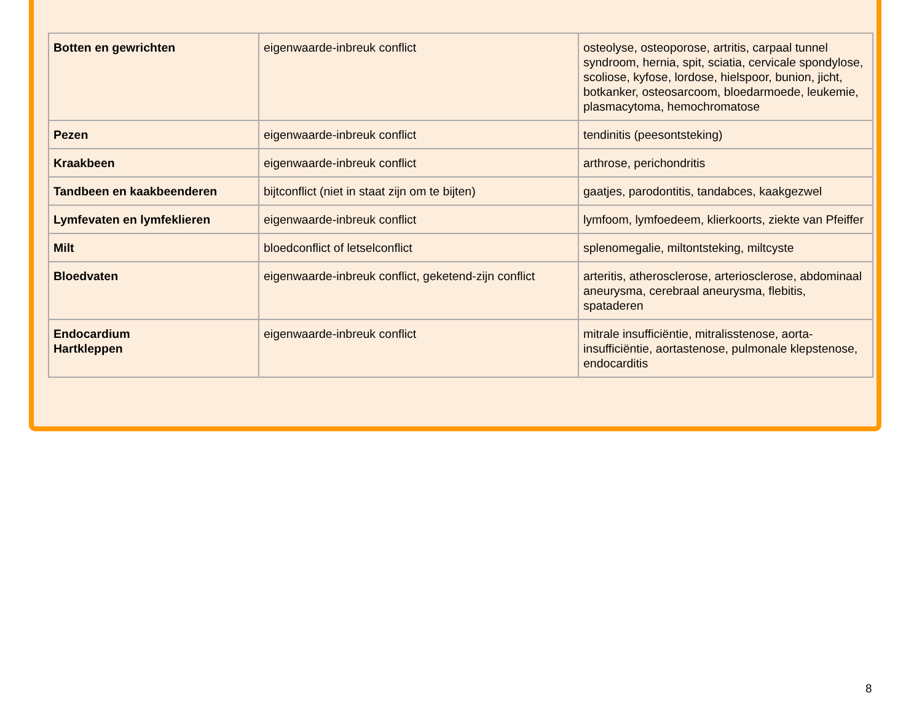| Botten en gewrichten | eigenwaarde-inbreuk conflict | osteolyse, osteoporose, artritis, carpaal tunnel syndroom, hernia, spit, sciatia, cervicale spondylose, scoliose, kyfose, lordose, hielspoor, bunion, jicht, botkanker, osteosarcoom, bloedarmoede, leukemie, plasmacytoma, hemochromatose |
| Pezen | eigenwaarde-inbreuk conflict | tendinitis (peesontsteking) |
| Kraakbeen | eigenwaarde-inbreuk conflict | arthrose, perichondritis |
| Tandbeen en kaakbeenderen | bijtconflict (niet in staat zijn om te bijten) | gaatjes, parodontitis, tandabces, kaakgezwel |
| Lymfevaten en lymfeklieren | eigenwaarde-inbreuk conflict | lymfoom, lymfoedeem, klierkoorts, ziekte van Pfeiffer |
| Milt | bloedconflict of letselconflict | splenomegalie, miltontsteking, miltcyste |
| Bloedvaten | eigenwaarde-inbreuk conflict, geketend-zijn conflict | arteritis, atherosclerose, arteriosclerose, abdominaal aneurysma, cerebraal aneurysma, flebitis, spataderen |
| Endocardium Hartkleppen | eigenwaarde-inbreuk conflict | mitrale insufficiëntie, mitralisstenose, aorta-insufficiëntie, aortastenose, pulmonale klepstenose, endocarditis |
8